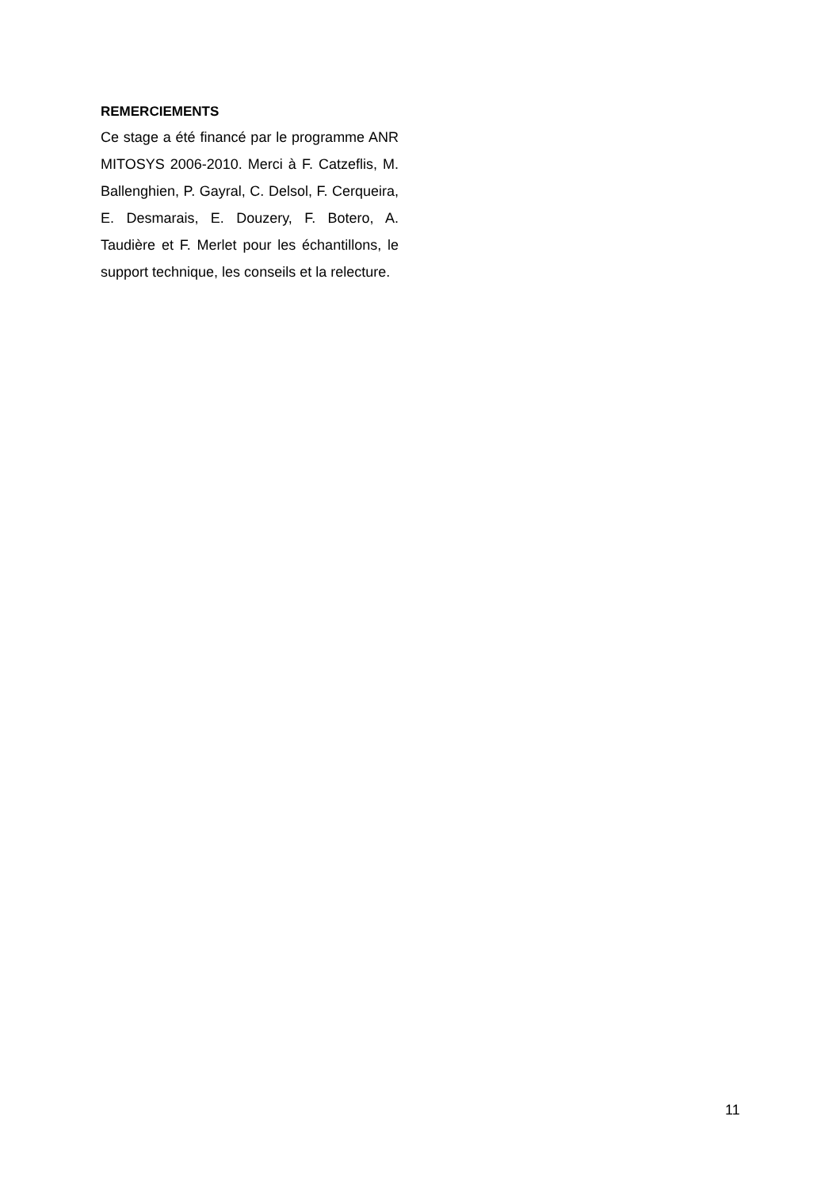REMERCIEMENTS
Ce stage a été financé par le programme ANR MITOSYS 2006-2010. Merci à F. Catzeflis, M. Ballenghien, P. Gayral, C. Delsol, F. Cerqueira, E. Desmarais, E. Douzery, F. Botero, A. Taudière et F. Merlet pour les échantillons, le support technique, les conseils et la relecture.
11